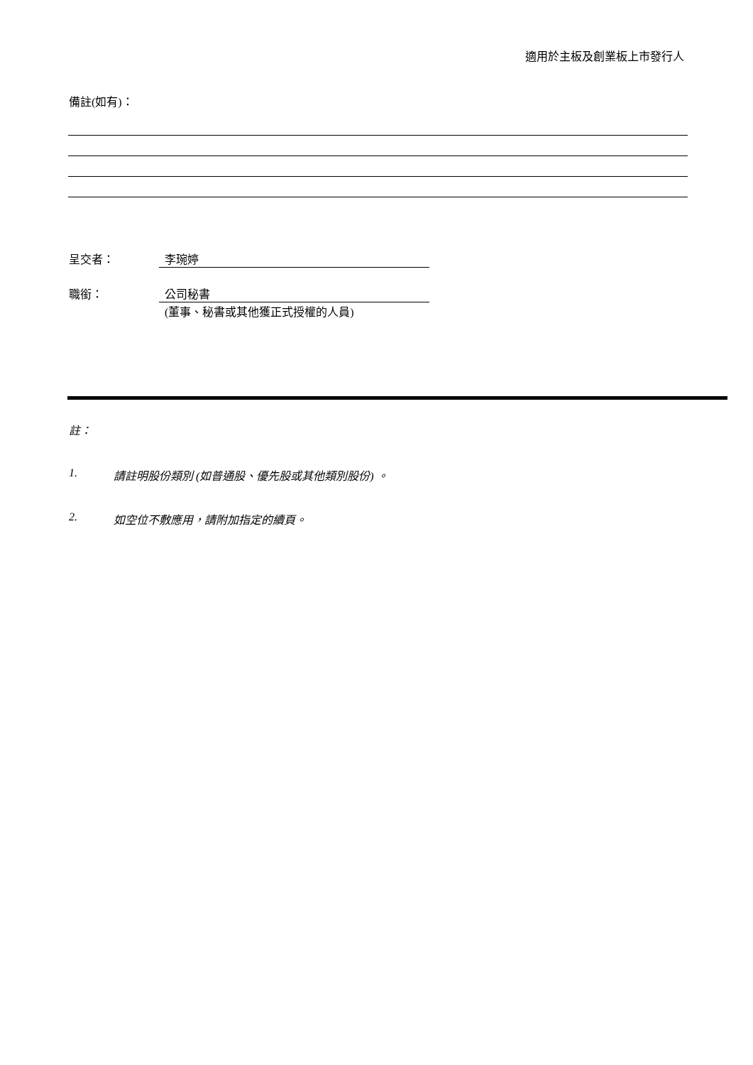適用於主板及創業板上市發行人
備註(如有)：
呈交者： 李琬婷
職銜： 公司秘書
(董事、秘書或其他獲正式授權的人員)
註：
1. 請註明股份類別 (如普通股、優先股或其他類別股份) 。
2. 如空位不敷應用，請附加指定的續頁。